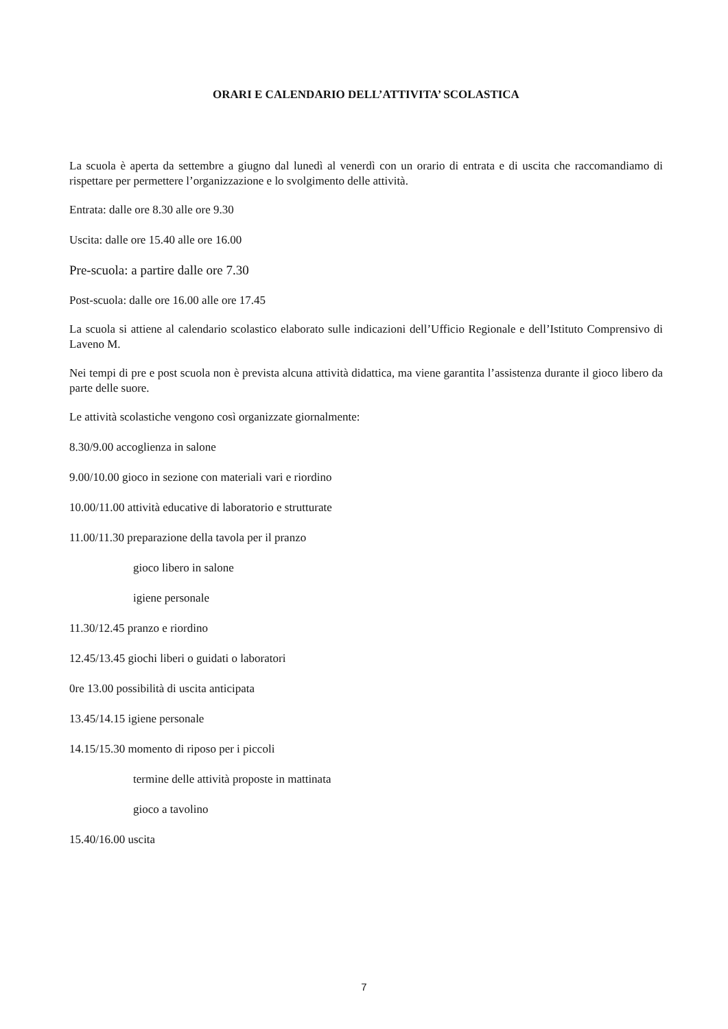ORARI E CALENDARIO DELL’ATTIVITA’ SCOLASTICA
La scuola è aperta da settembre a giugno dal lunedì al venerdì con un orario di entrata e di uscita che raccomandiamo di rispettare per permettere l’organizzazione e lo svolgimento delle attività.
Entrata: dalle ore 8.30 alle ore 9.30
Uscita: dalle ore 15.40 alle ore 16.00
Pre-scuola: a partire dalle ore 7.30
Post-scuola: dalle ore 16.00 alle ore 17.45
La scuola si attiene al calendario scolastico elaborato sulle indicazioni dell’Ufficio Regionale e dell’Istituto Comprensivo di Laveno M.
Nei tempi di pre e post scuola non è prevista alcuna attività didattica, ma viene garantita l’assistenza durante il gioco libero da parte delle suore.
Le attività scolastiche vengono così organizzate giornalmente:
8.30/9.00 accoglienza in salone
9.00/10.00 gioco in sezione con materiali vari e riordino
10.00/11.00 attività educative di laboratorio e strutturate
11.00/11.30 preparazione della tavola per il pranzo
gioco libero in salone
igiene personale
11.30/12.45 pranzo e riordino
12.45/13.45 giochi liberi o guidati o laboratori
0re 13.00 possibilità di uscita anticipata
13.45/14.15 igiene personale
14.15/15.30 momento di riposo per i piccoli
termine delle attività proposte in mattinata
gioco a tavolino
15.40/16.00 uscita
7